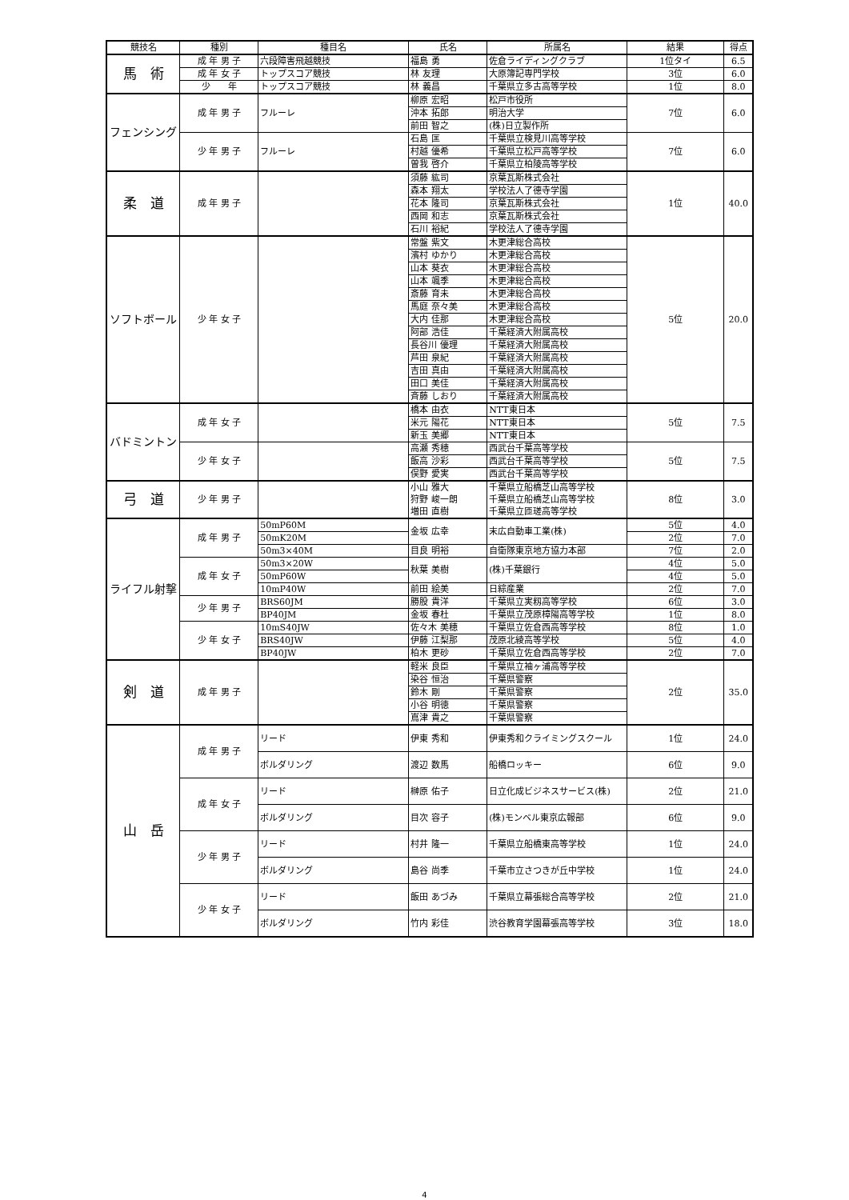| 競技名 | 種別 | 種目名 | 氏名 | 所属名 | 結果 | 得点 |
| --- | --- | --- | --- | --- | --- | --- |
| 馬 術 | 成 年 男 子 | 六段障害飛越競技 | 福島 勇 | 佐倉ライディングクラブ | 1位タイ | 6.5 |
| | 成 年 女 子 | トップスコア競技 | 林 友理 | 大原簿記専門学校 | 3位 | 6.0 |
| | 少 年 | トップスコア競技 | 林 義昌 | 千葉県立多古高等学校 | 1位 | 8.0 |
| フェンシング | 成 年 男 子 | フルーレ | 柳原 宏昭 | 松戸市役所 | 7位 | 6.0 |
| | | | 沖本 拓郎 | 明治大学 | | |
| | | | 前田 智之 | (株)日立製作所 | | |
| | 少 年 男 子 | フルーレ | 石島 匡 | 千葉県立検見川高等学校 | 7位 | 6.0 |
| | | | 村越 優希 | 千葉県立松戸高等学校 | | |
| | | | 曽我 啓介 | 千葉県立柏陵高等学校 | | |
| 柔 道 | 成 年 男 子 | | 須藤 紘司 | 京葉瓦斯株式会社 | 1位 | 40.0 |
| | | | 森本 翔太 | 学校法人了德寺学園 | | |
| | | | 花本 隆司 | 京葉瓦斯株式会社 | | |
| | | | 西岡 和志 | 京葉瓦斯株式会社 | | |
| | | | 石川 裕紀 | 学校法人了德寺学園 | | |
| ソフトボール | 少 年 女 子 | | 常盤 紫文 | 木更津総合高校 | 5位 | 20.0 |
| | | | 濱村 ゆかり | 木更津総合高校 | | |
| | | | 山本 葵衣 | 木更津総合高校 | | |
| | | | 山本 颯季 | 木更津総合高校 | | |
| | | | 斎藤 育未 | 木更津総合高校 | | |
| | | | 馬庭 奈々美 | 木更津総合高校 | | |
| | | | 大内 佳那 | 木更津総合高校 | | |
| | | | 阿部 浩佳 | 千葉経済大附属高校 | | |
| | | | 長谷川 優理 | 千葉経済大附属高校 | | |
| | | | 芦田 泉紀 | 千葉経済大附属高校 | | |
| | | | 吉田 真由 | 千葉経済大附属高校 | | |
| | | | 田口 美佳 | 千葉経済大附属高校 | | |
| | | | 斉藤 しおり | 千葉経済大附属高校 | | |
| バドミントン | 成 年 女 子 | | 橋本 由衣 | NTT東日本 | 5位 | 7.5 |
| | | | 米元 陽花 | NTT東日本 | | |
| | | | 新玉 美郷 | NTT東日本 | | |
| | 少 年 女 子 | | 高瀬 秀穂 | 西武台千葉高等学校 | 5位 | 7.5 |
| | | | 飯高 沙彩 | 西武台千葉高等学校 | | |
| | | | 俣野 愛実 | 西武台千葉高等学校 | | |
| 弓 道 | 少 年 男 子 | | 小山 雅大 | 千葉県立船橋芝山高等学校 | 8位 | 3.0 |
| | | | 狩野 峻一朗 | 千葉県立船橋芝山高等学校 | | |
| | | | 増田 直樹 | 千葉県立匝瑳高等学校 | | |
| ライフル射撃 | 成 年 男 子 | 50mP60M | 金坂 広幸 | 末広自動車工業(株) | 5位 | 4.0 |
| | | 50mK20M | | | 2位 | 7.0 |
| | | 50m3×40M | 目良 明裕 | 自衛隊東京地方協力本部 | 7位 | 2.0 |
| | 成 年 女 子 | 50m3×20W | 秋葉 美樹 | (株)千葉銀行 | 4位 | 5.0 |
| | | 50mP60W | | | 4位 | 5.0 |
| | | 10mP40W | 前田 絵美 | 日綜産業 | 2位 | 7.0 |
| | 少 年 男 子 | BRS60JM | 勝股 貴洋 | 千葉県立実籾高等学校 | 6位 | 3.0 |
| | | BP40JM | 金坂 春杜 | 千葉県立茂原樟陽高等学校 | 1位 | 8.0 |
| | 少 年 女 子 | 10mS40JW | 佐々木 美穂 | 千葉県立佐倉西高等学校 | 8位 | 1.0 |
| | | BRS40JW | 伊藤 江梨那 | 茂原北綾高等学校 | 5位 | 4.0 |
| | | BP40JW | 柏木 更砂 | 千葉県立佐倉西高等学校 | 2位 | 7.0 |
| 剣 道 | 成 年 男 子 | | 軽米 良臣 | 千葉県立袖ヶ浦高等学校 | 2位 | 35.0 |
| | | | 染谷 恒治 | 千葉県警察 | | |
| | | | 鈴木 剛 | 千葉県警察 | | |
| | | | 小谷 明徳 | 千葉県警察 | | |
| | | | 嶌津 貴之 | 千葉県警察 | | |
| 山 岳 | 成 年 男 子 | リード | 伊東 秀和 | 伊東秀和クライミングスクール | 1位 | 24.0 |
| | | ボルダリング | 渡辺 数馬 | 船橋ロッキー | 6位 | 9.0 |
| | 成 年 女 子 | リード | 榊原 佑子 | 日立化成ビジネスサービス(株) | 2位 | 21.0 |
| | | ボルダリング | 目次 容子 | (株)モンベル東京広報部 | 6位 | 9.0 |
| | 少 年 男 子 | リード | 村井 隆一 | 千葉県立船橋東高等学校 | 1位 | 24.0 |
| | | ボルダリング | 島谷 尚季 | 千葉市立さつきが丘中学校 | 1位 | 24.0 |
| | 少 年 女 子 | リード | 飯田 あづみ | 千葉県立幕張総合高等学校 | 2位 | 21.0 |
| | | ボルダリング | 竹内 彩佳 | 渋谷教育学園幕張高等学校 | 3位 | 18.0 |
4